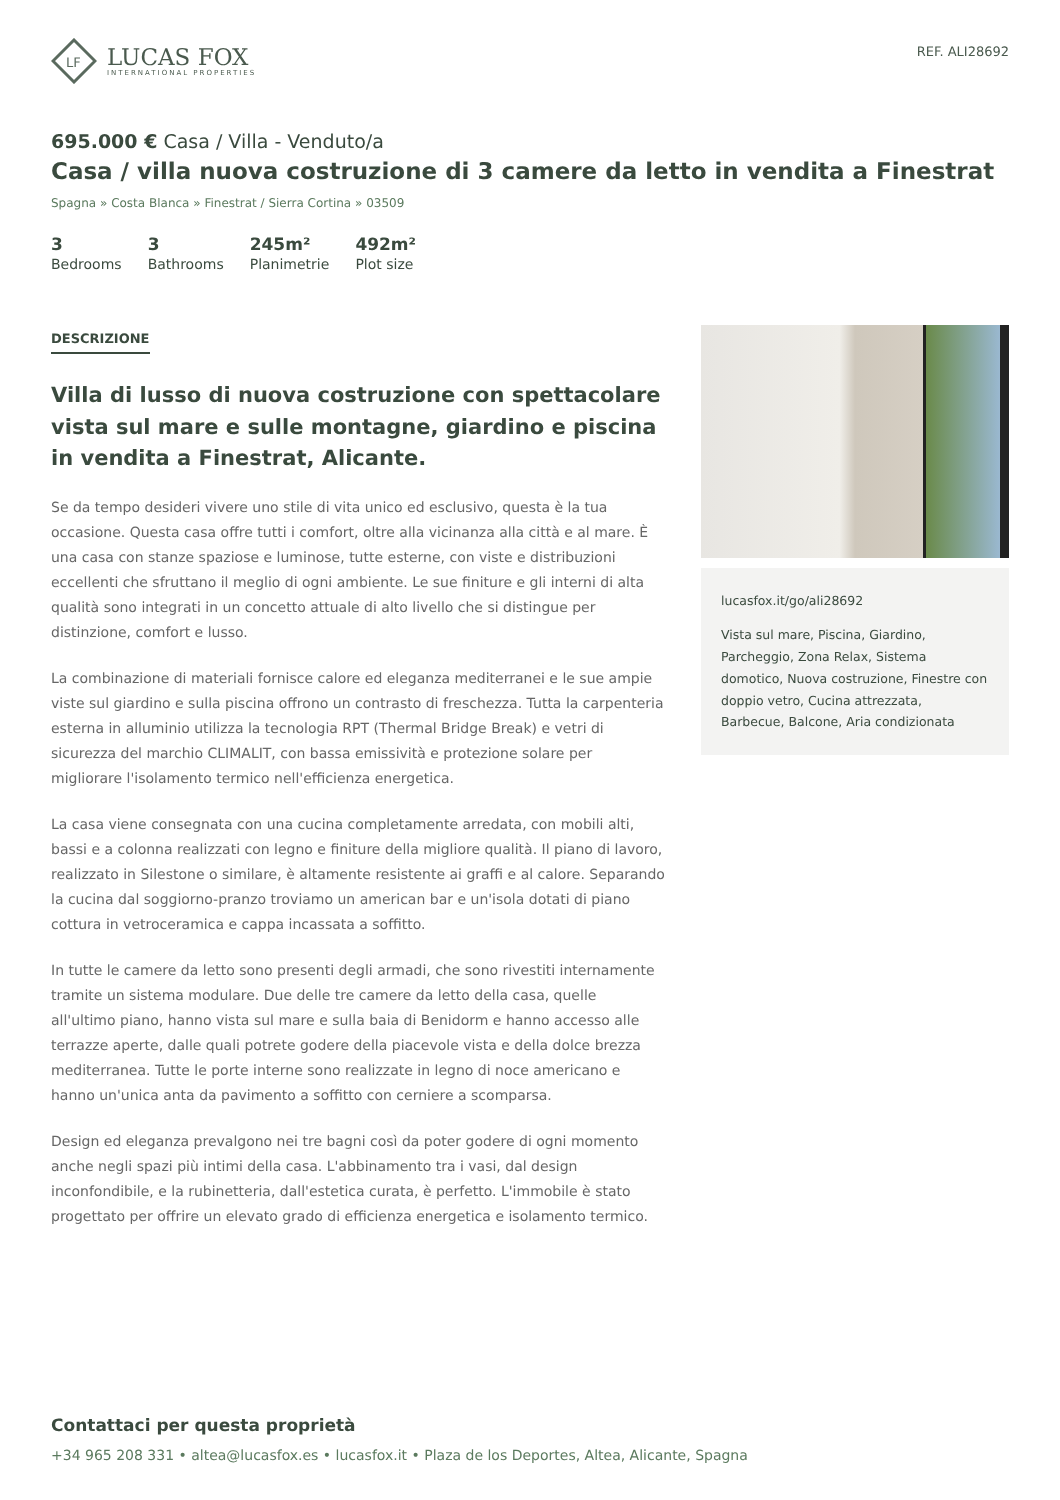LF
LUCAS FOX
INTERNATIONAL PROPERTIES
REF. ALI28692
695.000 € Casa / Villa - Venduto/a
Casa / villa nuova costruzione di 3 camere da letto in vendita a Finestrat
Spagna » Costa Blanca » Finestrat / Sierra Cortina » 03509
3
Bedrooms
3
Bathrooms
245m²
Planimetrie
492m²
Plot size
DESCRIZIONE
Villa di lusso di nuova costruzione con spettacolare vista sul mare e sulle montagne, giardino e piscina in vendita a Finestrat, Alicante.
Se da tempo desideri vivere uno stile di vita unico ed esclusivo, questa è la tua occasione. Questa casa offre tutti i comfort, oltre alla vicinanza alla città e al mare. È una casa con stanze spaziose e luminose, tutte esterne, con viste e distribuzioni eccellenti che sfruttano il meglio di ogni ambiente. Le sue finiture e gli interni di alta qualità sono integrati in un concetto attuale di alto livello che si distingue per distinzione, comfort e lusso.
La combinazione di materiali fornisce calore ed eleganza mediterranei e le sue ampie viste sul giardino e sulla piscina offrono un contrasto di freschezza. Tutta la carpenteria esterna in alluminio utilizza la tecnologia RPT (Thermal Bridge Break) e vetri di sicurezza del marchio CLIMALIT, con bassa emissività e protezione solare per migliorare l'isolamento termico nell'efficienza energetica.
La casa viene consegnata con una cucina completamente arredata, con mobili alti, bassi e a colonna realizzati con legno e finiture della migliore qualità. Il piano di lavoro, realizzato in Silestone o similare, è altamente resistente ai graffi e al calore. Separando la cucina dal soggiorno-pranzo troviamo un american bar e un'isola dotati di piano cottura in vetroceramica e cappa incassata a soffitto.
In tutte le camere da letto sono presenti degli armadi, che sono rivestiti internamente tramite un sistema modulare. Due delle tre camere da letto della casa, quelle all'ultimo piano, hanno vista sul mare e sulla baia di Benidorm e hanno accesso alle terrazze aperte, dalle quali potrete godere della piacevole vista e della dolce brezza mediterranea. Tutte le porte interne sono realizzate in legno di noce americano e hanno un'unica anta da pavimento a soffitto con cerniere a scomparsa.
Design ed eleganza prevalgono nei tre bagni così da poter godere di ogni momento anche negli spazi più intimi della casa. L'abbinamento tra i vasi, dal design inconfondibile, e la rubinetteria, dall'estetica curata, è perfetto. L'immobile è stato progettato per offrire un elevato grado di efficienza energetica e isolamento termico.
lucasfox.it/go/ali28692
Vista sul mare, Piscina, Giardino, Parcheggio, Zona Relax, Sistema domotico, Nuova costruzione, Finestre con doppio vetro, Cucina attrezzata, Barbecue, Balcone, Aria condizionata
Contattaci per questa proprietà
+34 965 208 331 • altea@lucasfox.es • lucasfox.it • Plaza de los Deportes, Altea, Alicante, Spagna